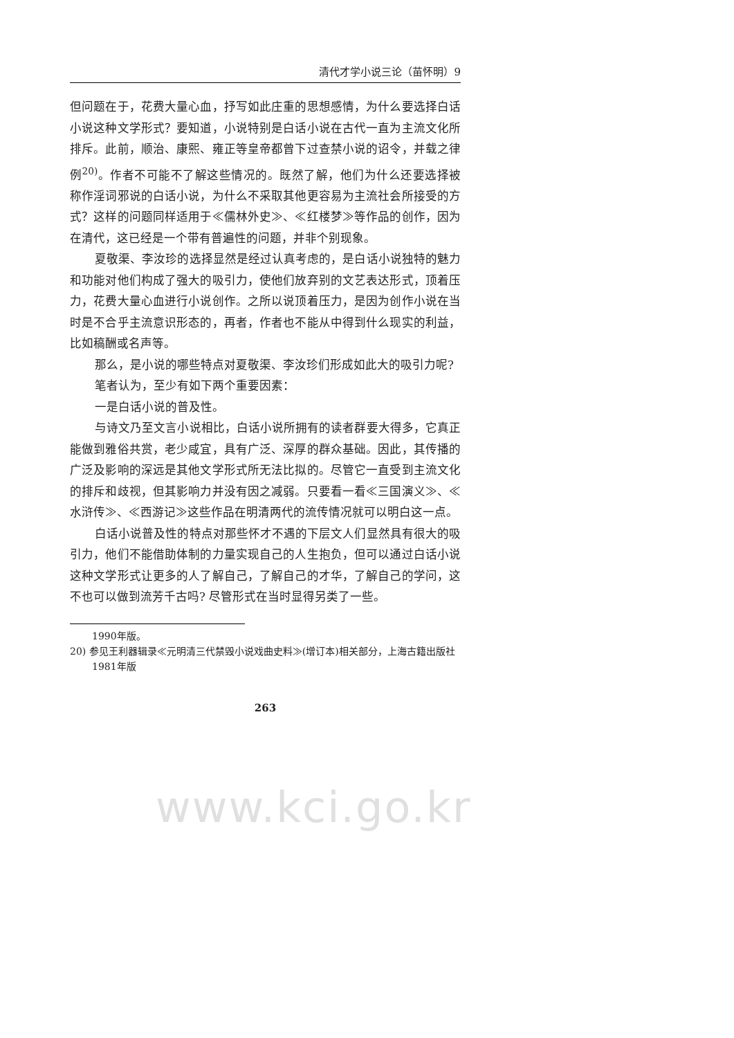清代才学小说三论（苗怀明）9
但问题在于，花费大量心血，抒写如此庄重的思想感情，为什么要选择白话小说这种文学形式？要知道，小说特别是白话小说在古代一直为主流文化所排斥。此前，顺治、康熙、雍正等皇帝都曾下过查禁小说的诏令，并载之律例<sup>20)</sup>。作者不可能不了解这些情况的。既然了解，他们为什么还要选择被称作淫词邪说的白话小说，为什么不采取其他更容易为主流社会所接受的方式？这样的问题同样适用于≪儒林外史≫、≪红楼梦≫等作品的创作，因为在清代，这已经是一个带有普遍性的问题，并非个别现象。
夏敬渠、李汝珍的选择显然是经过认真考虑的，是白话小说独特的魅力和功能对他们构成了强大的吸引力，使他们放弃别的文艺表达形式，顶着压力，花费大量心血进行小说创作。之所以说顶着压力，是因为创作小说在当时是不合乎主流意识形态的，再者，作者也不能从中得到什么现实的利益，比如稿酬或名声等。
那么，是小说的哪些特点对夏敬渠、李汝珍们形成如此大的吸引力呢?
笔者认为，至少有如下两个重要因素：
一是白话小说的普及性。
与诗文乃至文言小说相比，白话小说所拥有的读者群要大得多，它真正能做到雅俗共赏，老少咸宜，具有广泛、深厚的群众基础。因此，其传播的广泛及影响的深远是其他文学形式所无法比拟的。尽管它一直受到主流文化的排斥和歧视，但其影响力并没有因之减弱。只要看一看≪三国演义≫、≪水浒传≫、≪西游记≫这些作品在明清两代的流传情况就可以明白这一点。
白话小说普及性的特点对那些怀才不遇的下层文人们显然具有很大的吸引力，他们不能借助体制的力量实现自己的人生抱负，但可以通过白话小说这种文学形式让更多的人了解自己，了解自己的才华，了解自己的学问，这不也可以做到流芳千古吗? 尽管形式在当时显得另类了一些。
1990年版。
20) 参见王利器辑录≪元明清三代禁毁小说戏曲史料≫(增订本)相关部分，上海古籍出版社 1981年版
263
www.kci.go.kr